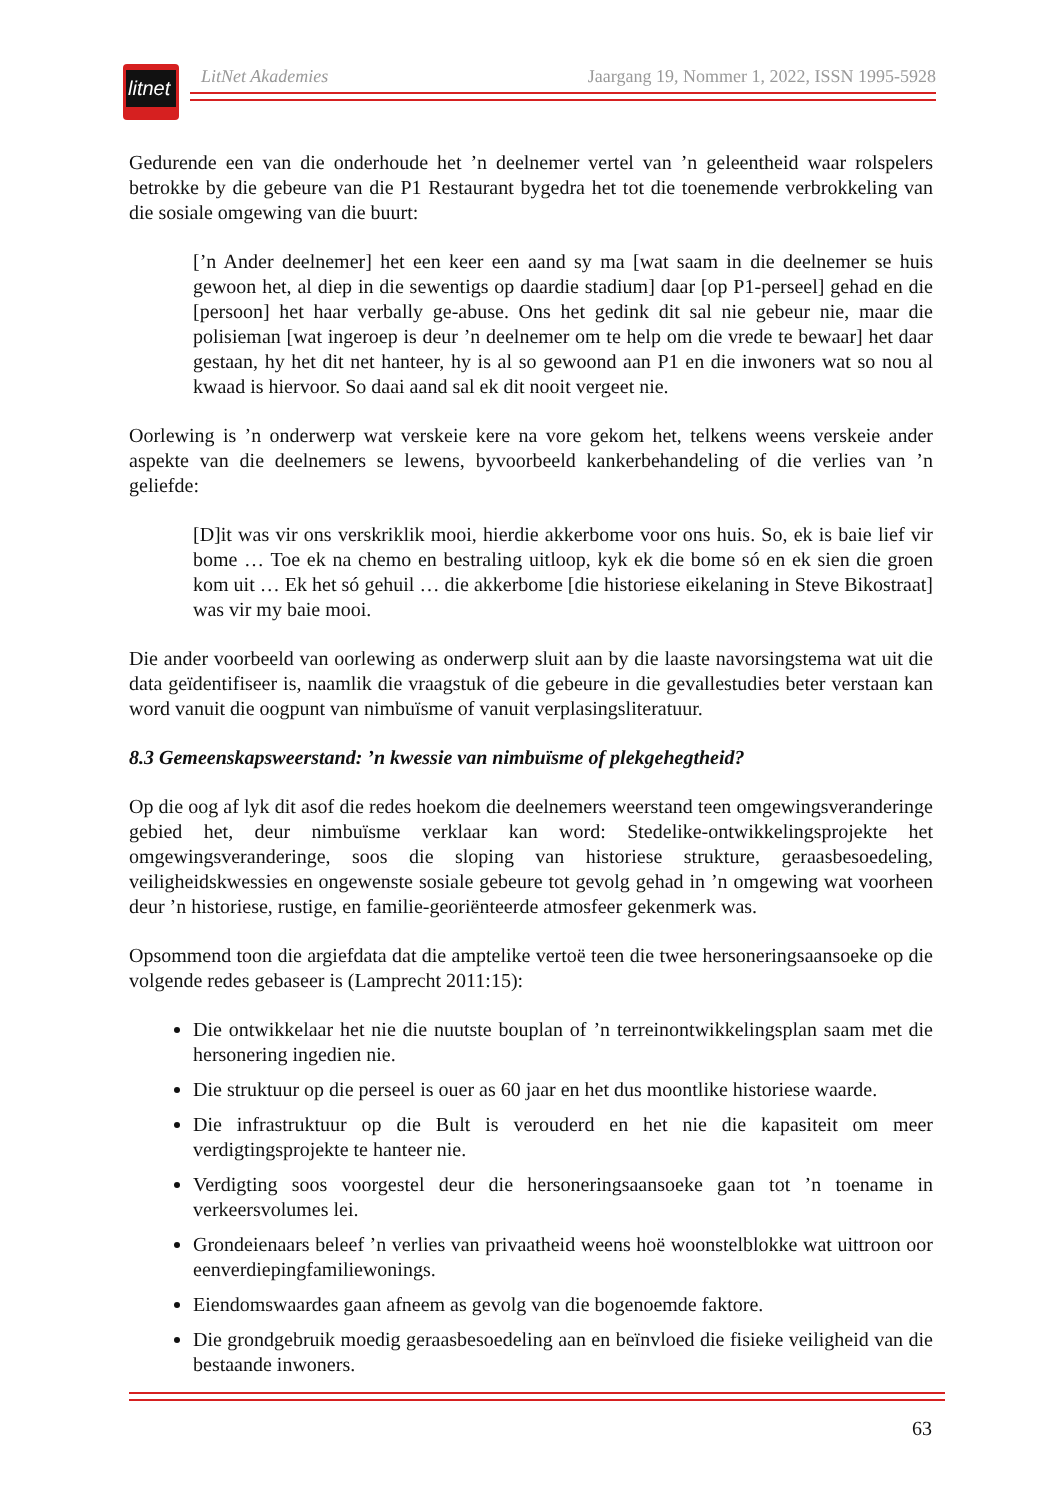litnet
LitNet Akademies Jaargang 19, Nommer 1, 2022, ISSN 1995-5928
Gedurende een van die onderhoude het ’n deelnemer vertel van ’n geleentheid waar rolspelers betrokke by die gebeure van die P1 Restaurant bygedra het tot die toenemende verbrokkeling van die sosiale omgewing van die buurt:
[’n Ander deelnemer] het een keer een aand sy ma [wat saam in die deelnemer se huis gewoon het, al diep in die sewentigs op daardie stadium] daar [op P1-perseel] gehad en die [persoon] het haar verbally ge-abuse. Ons het gedink dit sal nie gebeur nie, maar die polisieman [wat ingeroep is deur ’n deelnemer om te help om die vrede te bewaar] het daar gestaan, hy het dit net hanteer, hy is al so gewoond aan P1 en die inwoners wat so nou al kwaad is hiervoor. So daai aand sal ek dit nooit vergeet nie.
Oorlewing is ’n onderwerp wat verskeie kere na vore gekom het, telkens weens verskeie ander aspekte van die deelnemers se lewens, byvoorbeeld kankerbehandeling of die verlies van ’n geliefde:
[D]it was vir ons verskriklik mooi, hierdie akkerbome voor ons huis. So, ek is baie lief vir bome … Toe ek na chemo en bestraling uitloop, kyk ek die bome só en ek sien die groen kom uit … Ek het só gehuil … die akkerbome [die historiese eikelaning in Steve Bikostraat] was vir my baie mooi.
Die ander voorbeeld van oorlewing as onderwerp sluit aan by die laaste navorsingstema wat uit die data geïdentifiseer is, naamlik die vraagstuk of die gebeure in die gevallestudies beter verstaan kan word vanuit die oogpunt van nimbuïsme of vanuit verplasingsliteratuur.
8.3 Gemeenskapsweerstand: ’n kwessie van nimbuïsme of plekgehegtheid?
Op die oog af lyk dit asof die redes hoekom die deelnemers weerstand teen omgewings­veranderinge gebied het, deur nimbuïsme verklaar kan word: Stedelike-ontwikkelingsprojekte het omgewingsveranderinge, soos die sloping van historiese strukture, geraasbesoedeling, veiligheidskwessies en ongewenste sosiale gebeure tot gevolg gehad in ’n omgewing wat voorheen deur ’n historiese, rustige, en familie-georiënteerde atmosfeer gekenmerk was.
Opsommend toon die argiefdata dat die amptelike vertoë teen die twee hersoneringsaansoeke op die volgende redes gebaseer is (Lamprecht 2011:15):
Die ontwikkelaar het nie die nuutste bouplan of ’n terreinontwikkelingsplan saam met die hersonering ingedien nie.
Die struktuur op die perseel is ouer as 60 jaar en het dus moontlike historiese waarde.
Die infrastruktuur op die Bult is verouderd en het nie die kapasiteit om meer verdigtingsprojekte te hanteer nie.
Verdigting soos voorgestel deur die hersoneringsaansoeke gaan tot ’n toename in verkeersvolumes lei.
Grondeienaars beleef ’n verlies van privaatheid weens hoë woonstelblokke wat uittroon oor eenverdiepingfamiliewonings.
Eiendomswaardes gaan afneem as gevolg van die bogenoemde faktore.
Die grondgebruik moedig geraasbesoedeling aan en beïnvloed die fisieke veiligheid van die bestaande inwoners.
63